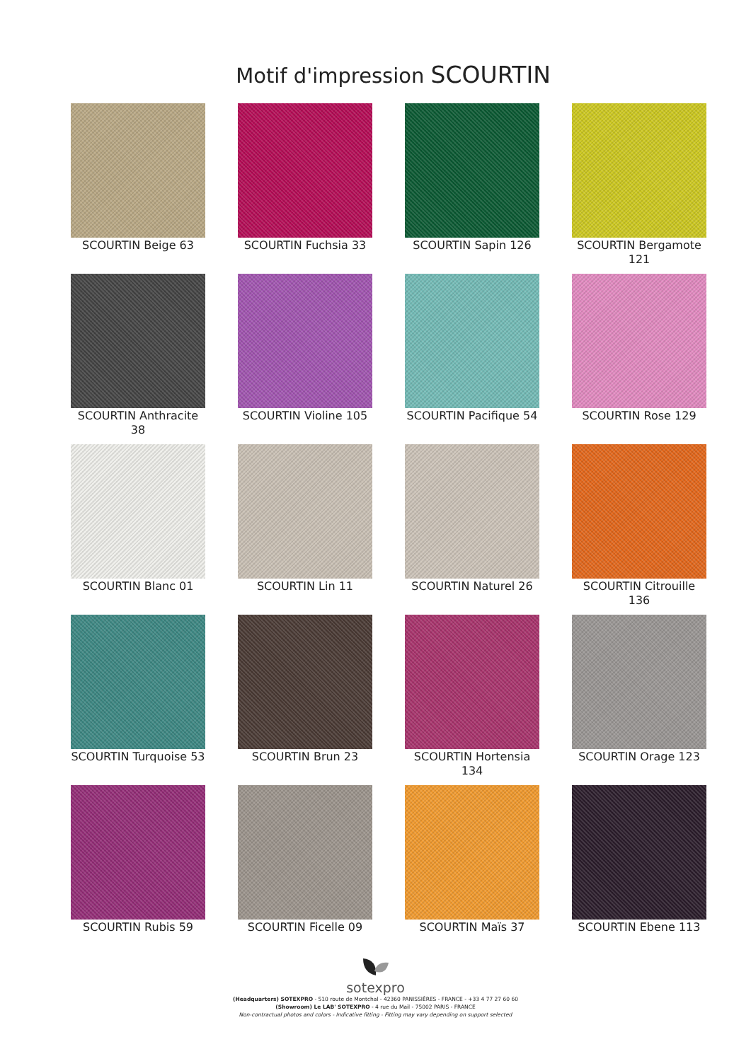Motif d'impression SCOURTIN
SCOURTIN Beige 63
SCOURTIN Fuchsia 33
SCOURTIN Sapin 126
SCOURTIN Bergamote 121
SCOURTIN Anthracite 38
SCOURTIN Violine 105
SCOURTIN Pacifique 54
SCOURTIN Rose 129
SCOURTIN Blanc 01
SCOURTIN Lin 11
SCOURTIN Naturel 26
SCOURTIN Citrouille 136
SCOURTIN Turquoise 53
SCOURTIN Brun 23
SCOURTIN Hortensia 134
SCOURTIN Orage 123
SCOURTIN Rubis 59
SCOURTIN Ficelle 09
SCOURTIN Maïs 37
SCOURTIN Ebene 113
sotexpro
(Headquarters) SOTEXPRO - 510 route de Montchal - 42360 PANISSIÈRES - FRANCE - +33 4 77 27 60 60
(Showroom) Le LAB' SOTEXPRO - 4 rue du Mail - 75002 PARIS - FRANCE
Non-contractual photos and colors - Indicative fitting - Fitting may vary depending on support selected